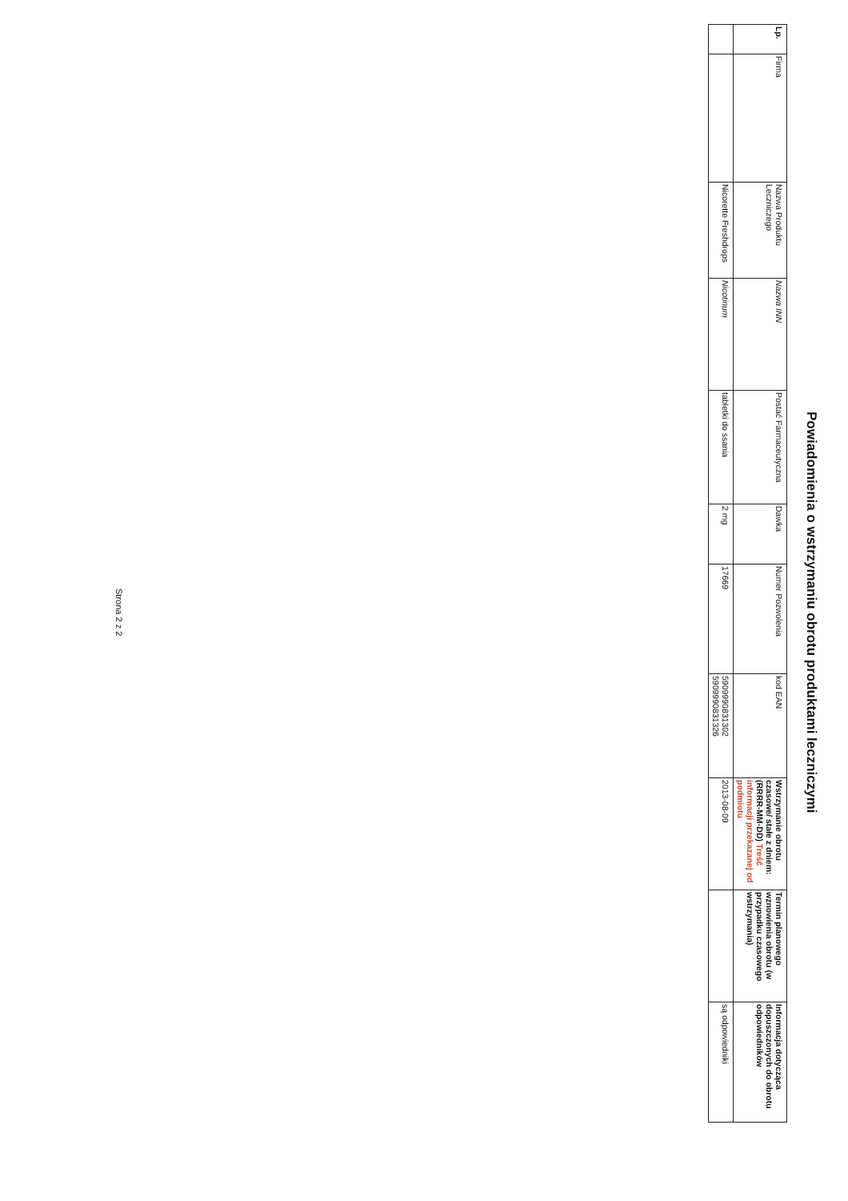Powiadomienia o wstrzymaniu obrotu produktami leczniczymi
| Lp. | Firma | Nazwa Produktu Leczniczego | Nazwa INN | Postać Farmaceutyczna | Dawka | Numer Pozwolenia | kod EAN | Wstrzymanie obrotu czasowe/ stałe z dniem: (RRRR-MM-DD) Treść informacji przekazanej od podmiotu | Termin planowego wznowienia obrotu (w przypadku czasowego wstrzymania) | Informacja dotycząca dopuszczonych do obrotu odpowiedników |
| --- | --- | --- | --- | --- | --- | --- | --- | --- | --- | --- |
| | | Nicorette Freshdrops | Nicotinum | tabletki do ssania | 2 mg | 17669 | 5909990831302 5909990831326 | 2013-08-09 | | są odpowiedniki |
Strona 2 z 2